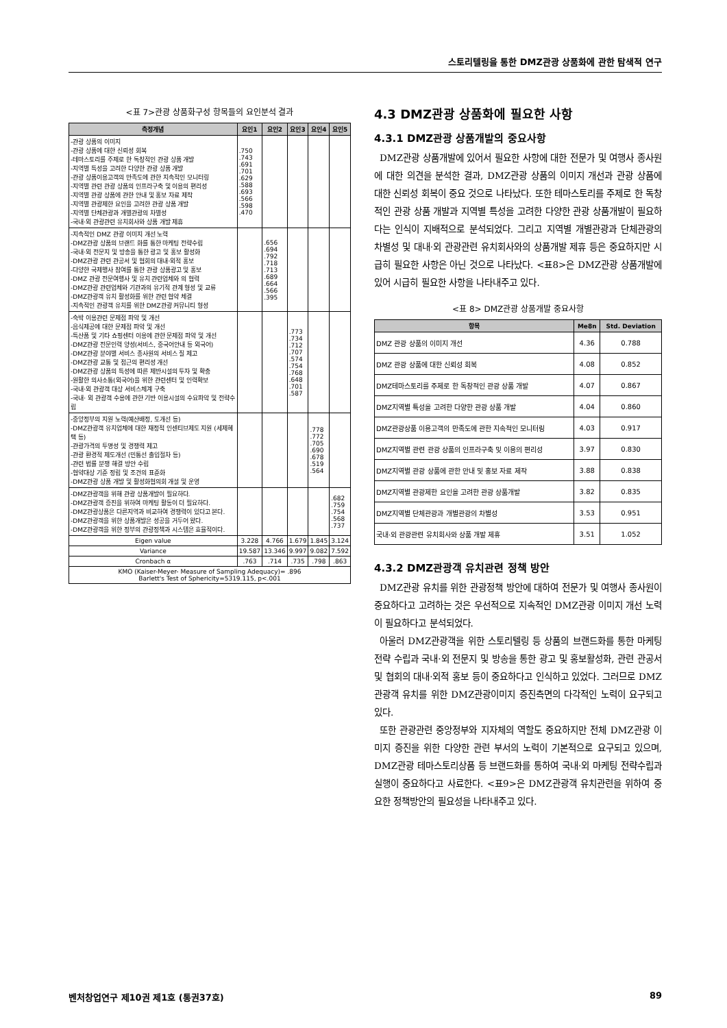스토리텔링을 통한 DMZ관광 상품화에 관한 탐색적 연구
<표 7>관광 상품화구성 항목들의 요인분석 결과
| 측정개념 | 요인1 | 요인2 | 요인3 | 요인4 | 요인5 |
| --- | --- | --- | --- | --- | --- |
| -관광 상품의 이미지 -관광 상품에 대한 신뢰성 회복 -테마스토리를 주제로 한 독창적인 관광 상품 개발 -지역별 특성을 고려한 다양한 관광 상품 개발 -관광 상품이용고객의 만족도에 관한 지속적인 모니터링 -지역별 관련 관광 상품의 인프라구축 및 이용의 편리성 -지역별 관광 상품에 관한 안내 및 홍보 자료 제작 -지역별 관광제한 요인을 고려한 관광 상품 개발 -지역별 단체관광과 개별관광의 차별성 -국내·외 관광관련 유치회사와 상품 개발 제휴 | .750 .743 .691 .701 .629 .588 .693 .566 .598 .470 | | | | |
| -지속적인 DMZ 관광 이미지 개선 노력 -DMZ관광 상품의 브랜드 화를 통한 마케팅 전략수립 -국내·외 전문지 및 방송을 통한 광고 및 홍보 활성화 -DMZ관광 관련 관공서 및 협회의 대내·외적 홍보 -다양한 국제행사 참여를 통한 관광 상품광고 및 홍보 -DMZ 관광 전문여행사 및 유치 관련업체와 의 협력 -DMZ관광 관련업체와 기관과의 유기적 관계 형성 및 교류 -DMZ관광객 유치 활성화를 위한 관련 협약 체결 -지속적인 관광객 유치를 위한 DMZ관광 커뮤니티 형성 | | .656 .694 .792 .718 .713 .689 .664 .566 .395 | | | |
| -숙박 이용관련 문제점 파악 및 개선 -음식제공에 대한 문제점 파악 및 개선 -특산품 및 기타 쇼핑센터 이용에 관한 문제점 파악 및 개선 -DMZ관광 전문인력 양성(서비스, 중국어안내 등 외국어) -DMZ관광 분야별 서비스 종사원의 서비스 질 제고 -DMZ관광 교통 및 접근의 편리성 개선 -DMZ관광 상품의 특성에 따른 제반시설의 투자 및 확충 -원활한 의사소통(외국어)을 위한 관련센터 및 인력확보 -국내·외 관광객 대상 서비스체계 구축 -국내· 외 관광객 수용에 관한 기반 이용시설의 수요파악 및 전략수립 | | | .773 .734 .712 .707 .574 .754 .768 .648 .701 .587 | | |
| -중앙정부의 지원 노력(예산배정, 도개선 등) -DMZ관광객 유치업체에 대한 재정적 인센티브제도 지원 (세제혜택 등) -관광가격의 투명성 및 경쟁력 제고 -관광 환경적 제도개선 (민통선 출입절차 등) -관련 법률 분쟁 해결 방안 수립 -협약대상 기준 정립 및 조건의 표준화 -DMZ관광 상품 개발 및 활성화협의회 개설 및 운영 | | | | .778 .772 .705 .690 .678 .519 .564 | |
| -DMZ관광객을 위해 관광 상품개발이 필요하다. -DMZ관광객 증진을 위하여 마케팅 활동이 더 필요하다. -DMZ관광상품은 다른지역과 비교하여 경쟁력이 있다고 본다. -DMZ관광객을 위한 상품개발은 성공을 거두어 왔다. -DMZ관광객을 위한 정부의 관광정책과 시스템은 효율적이다. | | | | | .682 .759 .754 .568 .737 |
| Eigen value | 3.228 | 4.766 | 1.679 | 1.845 | 3.124 |
| Variance | 19.587 | 13.346 | 9.997 | 9.082 | 7.592 |
| Cronbach α | .763 | .714 | .735 | .798 | .863 |
| KMO (Kaiser-Meyer- Measure of Sampling Adequacy)= .896 Barlett's Test of Sphericity=5319.115, p<.001 | | | | | |
4.3 DMZ관광 상품화에 필요한 사항
4.3.1 DMZ관광 상품개발의 중요사항
DMZ관광 상품개발에 있어서 필요한 사항에 대한 전문가 및 여행사 종사원에 대한 의견을 분석한 결과, DMZ관광 상품의 이미지 개선과 관광 상품에 대한 신뢰성 회복이 중요 것으로 나타났다. 또한 테마스토리를 주제로 한 독창적인 관광 상품 개발과 지역별 특성을 고려한 다양한 관광 상품개발이 필요하다는 인식이 지배적으로 분석되었다. 그리고 지역별 개별관광과 단체관광의 차별성 및 대내·외 관광관련 유치회사와의 상품개발 제휴 등은 중요하지만 시급히 필요한 사항은 아닌 것으로 나타났다. <표8>은 DMZ관광 상품개발에 있어 시급히 필요한 사항을 나타내주고 있다.
<표 8> DMZ관광 상품개발 중요사항
| 항목 | Me8n | Std. Deviation |
| --- | --- | --- |
| DMZ 관광 상품의 이미지 개선 | 4.36 | 0.788 |
| DMZ 관광 상품에 대한 신뢰성 회복 | 4.08 | 0.852 |
| DMZ테마스토리를 주제로 한 독창적인 관광 상품 개발 | 4.07 | 0.867 |
| DMZ지역별 특성을 고려한 다양한 관광 상품 개발 | 4.04 | 0.860 |
| DMZ관광상품 이용고객의 만족도에 관한 지속적인 모니터링 | 4.03 | 0.917 |
| DMZ지역별 관련 관광 상품의 인프라구축 및 이용의 편리성 | 3.97 | 0.830 |
| DMZ지역별 관광 상품에 관한 안내 및 홍보 자료 제작 | 3.88 | 0.838 |
| DMZ지역별 관광제한 요인을 고려한 관광 상품개발 | 3.82 | 0.835 |
| DMZ지역별 단체관광과 개별관광의 차별성 | 3.53 | 0.951 |
| 국내·외 관광관련 유치회사와 상품 개발 제휴 | 3.51 | 1.052 |
4.3.2 DMZ관광객 유치관련 정책 방안
DMZ관광 유치를 위한 관광정책 방안에 대하여 전문가 및 여행사 종사원이 중요하다고 고려하는 것은 우선적으로 지속적인 DMZ관광 이미지 개선 노력이 필요하다고 분석되었다.
아울러 DMZ관광객을 위한 스토리텔링 등 상품의 브랜드화를 통한 마케팅전략 수립과 국내·외 전문지 및 방송을 통한 광고 및 홍보활성화, 관련 관공서 및 협회의 대내·외적 홍보 등이 중요하다고 인식하고 있었다. 그러므로 DMZ관광객 유치를 위한 DMZ관광이미지 증진측면의 다각적인 노력이 요구되고 있다.
또한 관광관련 중앙정부와 지자체의 역할도 중요하지만 전체 DMZ관광 이미지 증진을 위한 다양한 관련 부서의 노력이 기본적으로 요구되고 있으며, DMZ관광 테마스토리상품 등 브랜드화를 통하여 국내·외 마케팅 전략수립과 실행이 중요하다고 사료한다. <표9>은 DMZ관광객 유치관련을 위하여 중요한 정책방안의 필요성을 나타내주고 있다.
벤처창업연구 제10권 제1호 (통권37호) 89